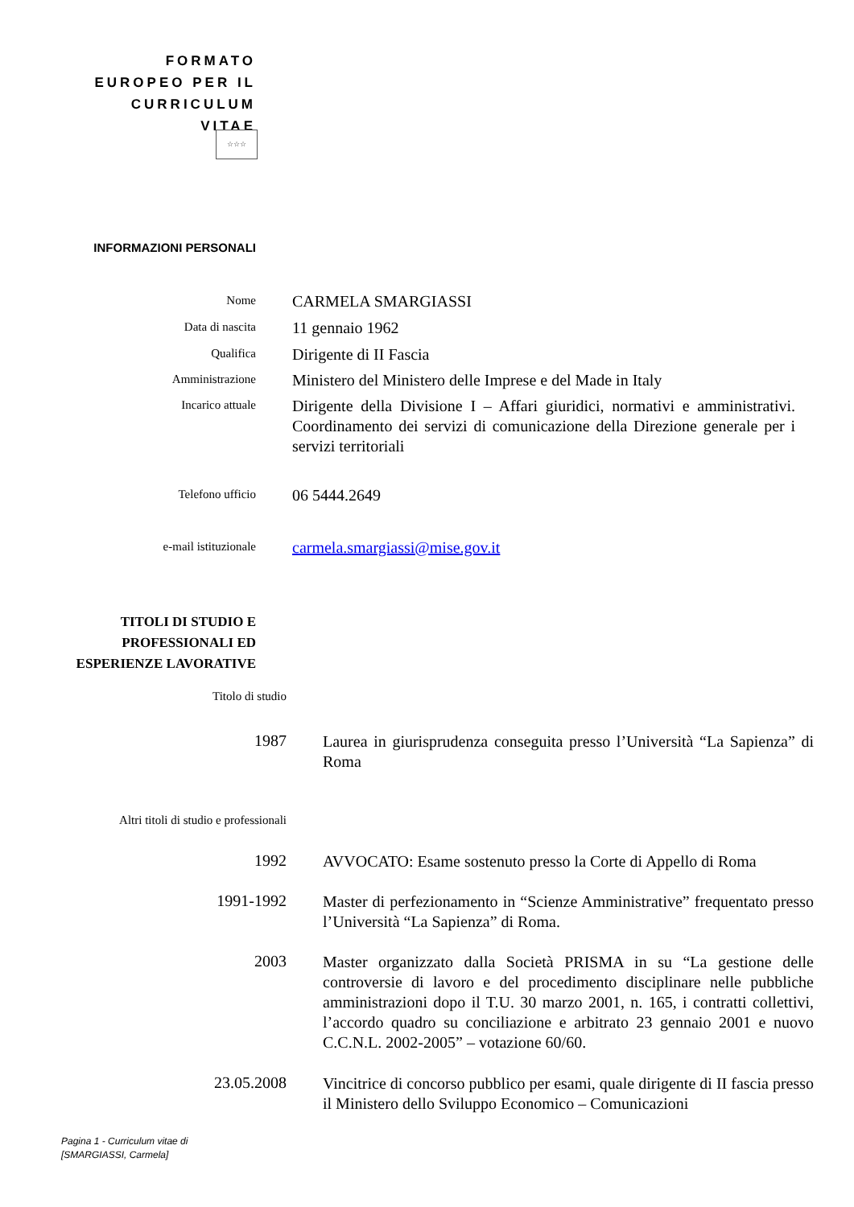FORMATO EUROPEO PER IL CURRICULUM VITAE
☆☆☆
INFORMAZIONI PERSONALI
Nome
CARMELA SMARGIASSI
Data di nascita
11 gennaio 1962
Qualifica
Dirigente di II Fascia
Amministrazione
Ministero del Ministero delle Imprese e del Made in Italy
Incarico attuale
Dirigente della Divisione I – Affari giuridici, normativi e amministrativi. Coordinamento dei servizi di comunicazione della Direzione generale per i servizi territoriali
Telefono ufficio
06 5444.2649
e-mail istituzionale
carmela.smargiassi@mise.gov.it
TITOLI DI STUDIO E
PROFESSIONALI ED
ESPERIENZE LAVORATIVE
Titolo di studio
1987
Laurea in giurisprudenza conseguita presso l’Università “La Sapienza” di Roma
Altri titoli di studio e professionali
1992
AVVOCATO: Esame sostenuto presso la Corte di Appello di Roma
1991-1992
Master di perfezionamento in “Scienze Amministrative” frequentato presso l’Università “La Sapienza” di Roma.
2003
Master organizzato dalla Società PRISMA in su “La gestione delle controversie di lavoro e del procedimento disciplinare nelle pubbliche amministrazioni dopo il T.U. 30 marzo 2001, n. 165, i contratti collettivi, l’accordo quadro su conciliazione e arbitrato 23 gennaio 2001 e nuovo C.C.N.L. 2002-2005” – votazione 60/60.
23.05.2008
Vincitrice di concorso pubblico per esami, quale dirigente di II fascia presso il Ministero dello Sviluppo Economico – Comunicazioni
Pagina 1 - Curriculum vitae di
[SMARGIASSI, Carmela]